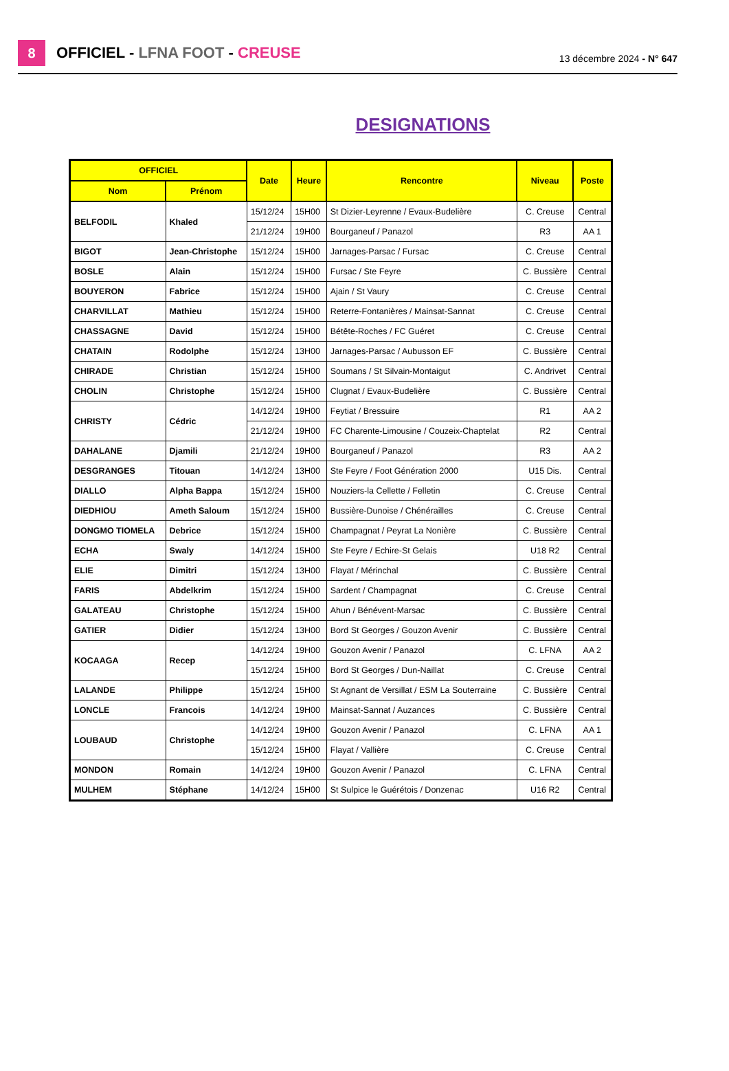8
OFFICIEL - LFNA FOOT - CREUSE
13 décembre 2024 - N° 647
DESIGNATIONS
| OFFICIEL | | Date | Heure | Rencontre | Niveau | Poste |
| --- | --- | --- | --- | --- | --- | --- |
| Nom | Prénom | | | | | |
| BELFODIL | Khaled | 15/12/24 | 15H00 | St Dizier-Leyrenne / Evaux-Budelière | C. Creuse | Central |
| | | 21/12/24 | 19H00 | Bourganeuf / Panazol | R3 | AA 1 |
| BIGOT | Jean-Christophe | 15/12/24 | 15H00 | Jarnages-Parsac / Fursac | C. Creuse | Central |
| BOSLE | Alain | 15/12/24 | 15H00 | Fursac / Ste Feyre | C. Bussière | Central |
| BOUYERON | Fabrice | 15/12/24 | 15H00 | Ajain / St Vaury | C. Creuse | Central |
| CHARVILLAT | Mathieu | 15/12/24 | 15H00 | Reterre-Fontanières / Mainsat-Sannat | C. Creuse | Central |
| CHASSAGNE | David | 15/12/24 | 15H00 | Bétête-Roches / FC Guéret | C. Creuse | Central |
| CHATAIN | Rodolphe | 15/12/24 | 13H00 | Jarnages-Parsac / Aubusson EF | C. Bussière | Central |
| CHIRADE | Christian | 15/12/24 | 15H00 | Soumans / St Silvain-Montaigut | C. Andrivet | Central |
| CHOLIN | Christophe | 15/12/24 | 15H00 | Clugnat / Evaux-Budelière | C. Bussière | Central |
| CHRISTY | Cédric | 14/12/24 | 19H00 | Feytiat / Bressuire | R1 | AA 2 |
| | | 21/12/24 | 19H00 | FC Charente-Limousine / Couzeix-Chaptelat | R2 | Central |
| DAHALANE | Djamili | 21/12/24 | 19H00 | Bourganeuf / Panazol | R3 | AA 2 |
| DESGRANGES | Titouan | 14/12/24 | 13H00 | Ste Feyre / Foot Génération 2000 | U15 Dis. | Central |
| DIALLO | Alpha Bappa | 15/12/24 | 15H00 | Nouziers-la Cellette / Felletin | C. Creuse | Central |
| DIEDHIOU | Ameth Saloum | 15/12/24 | 15H00 | Bussière-Dunoise / Chénérailles | C. Creuse | Central |
| DONGMO TIOMELA | Debrice | 15/12/24 | 15H00 | Champagnat / Peyrat La Nonière | C. Bussière | Central |
| ECHA | Swaly | 14/12/24 | 15H00 | Ste Feyre / Echire-St Gelais | U18 R2 | Central |
| ELIE | Dimitri | 15/12/24 | 13H00 | Flayat / Mérinchal | C. Bussière | Central |
| FARIS | Abdelkrim | 15/12/24 | 15H00 | Sardent / Champagnat | C. Creuse | Central |
| GALATEAU | Christophe | 15/12/24 | 15H00 | Ahun / Bénévent-Marsac | C. Bussière | Central |
| GATIER | Didier | 15/12/24 | 13H00 | Bord St Georges / Gouzon Avenir | C. Bussière | Central |
| KOCAAGA | Recep | 14/12/24 | 19H00 | Gouzon Avenir / Panazol | C. LFNA | AA 2 |
| | | 15/12/24 | 15H00 | Bord St Georges / Dun-Naillat | C. Creuse | Central |
| LALANDE | Philippe | 15/12/24 | 15H00 | St Agnant de Versillat / ESM La Souterraine | C. Bussière | Central |
| LONCLE | Francois | 14/12/24 | 19H00 | Mainsat-Sannat / Auzances | C. Bussière | Central |
| LOUBAUD | Christophe | 14/12/24 | 19H00 | Gouzon Avenir / Panazol | C. LFNA | AA 1 |
| | | 15/12/24 | 15H00 | Flayat / Vallière | C. Creuse | Central |
| MONDON | Romain | 14/12/24 | 19H00 | Gouzon Avenir / Panazol | C. LFNA | Central |
| MULHEM | Stéphane | 14/12/24 | 15H00 | St Sulpice le Guérétois / Donzenac | U16 R2 | Central |